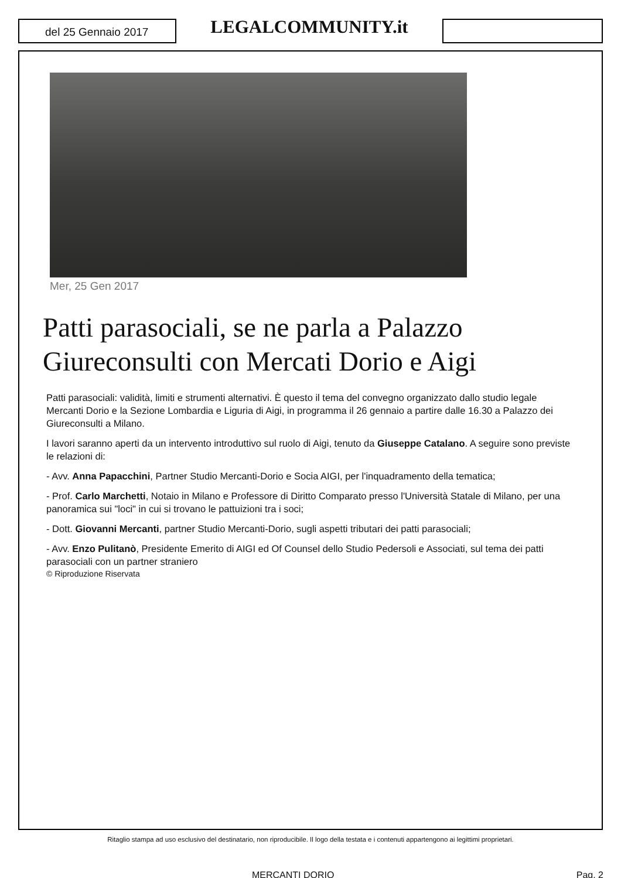del 25 Gennaio 2017
LEGALCOMMUNITY.it
Mer, 25 Gen 2017
Patti parasociali, se ne parla a Palazzo Giureconsulti con Mercati Dorio e Aigi
Patti parasociali: validità, limiti e strumenti alternativi. È questo il tema del convegno organizzato dallo studio legale Mercanti Dorio e la Sezione Lombardia e Liguria di Aigi, in programma il 26 gennaio a partire dalle 16.30 a Palazzo dei Giureconsulti a Milano.
I lavori saranno aperti da un intervento introduttivo sul ruolo di Aigi, tenuto da Giuseppe Catalano. A seguire sono previste le relazioni di:
- Avv. Anna Papacchini, Partner Studio Mercanti-Dorio e Socia AIGI, per l'inquadramento della tematica;
- Prof. Carlo Marchetti, Notaio in Milano e Professore di Diritto Comparato presso l'Università Statale di Milano, per una panoramica sui "loci" in cui si trovano le pattuizioni tra i soci;
- Dott. Giovanni Mercanti, partner Studio Mercanti-Dorio, sugli aspetti tributari dei patti parasociali;
- Avv. Enzo Pulitanò, Presidente Emerito di AIGI ed Of Counsel dello Studio Pedersoli e Associati, sul tema dei patti parasociali con un partner straniero
© Riproduzione Riservata
Ritaglio stampa ad uso esclusivo del destinatario, non riproducibile. Il logo della testata e i contenuti appartengono ai legittimi proprietari.
MERCANTI DORIO Pag. 2